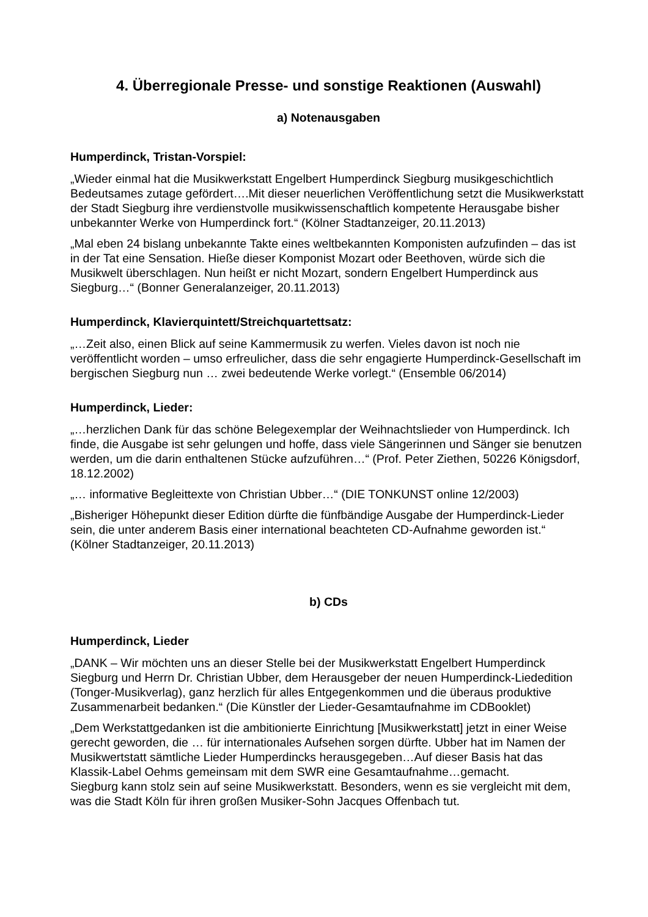4. Überregionale Presse- und sonstige Reaktionen (Auswahl)
a) Notenausgaben
Humperdinck, Tristan-Vorspiel:
„Wieder einmal hat die Musikwerkstatt Engelbert Humperdinck Siegburg musikgeschichtlich Bedeutsames zutage gefördert….Mit dieser neuerlichen Veröffentlichung setzt die Musikwerkstatt der Stadt Siegburg ihre verdienstvolle musikwissenschaftlich kompetente Herausgabe bisher unbekannter Werke von Humperdinck fort.“ (Kölner Stadtanzeiger, 20.11.2013)
„Mal eben 24 bislang unbekannte Takte eines weltbekannten Komponisten aufzufinden – das ist in der Tat eine Sensation. Hieße dieser Komponist Mozart oder Beethoven, würde sich die Musikwelt überschlagen. Nun heißt er nicht Mozart, sondern Engelbert Humperdinck aus Siegburg…“ (Bonner Generalanzeiger, 20.11.2013)
Humperdinck, Klavierquintett/Streichquartettsatz:
„…Zeit also, einen Blick auf seine Kammermusik zu werfen. Vieles davon ist noch nie veröffentlicht worden – umso erfreulicher, dass die sehr engagierte Humperdinck-Gesellschaft im bergischen Siegburg nun … zwei bedeutende Werke vorlegt.“ (Ensemble 06/2014)
Humperdinck, Lieder:
„…herzlichen Dank für das schöne Belegexemplar der Weihnachtslieder von Humperdinck. Ich finde, die Ausgabe ist sehr gelungen und hoffe, dass viele Sängerinnen und Sänger sie benutzen werden, um die darin enthaltenen Stücke aufzuführen…“ (Prof. Peter Ziethen, 50226 Königsdorf, 18.12.2002)
„… informative Begleittexte von Christian Ubber…“ (DIE TONKUNST online 12/2003)
„Bisheriger Höhepunkt dieser Edition dürfte die fünfbändige Ausgabe der Humperdinck-Lieder sein, die unter anderem Basis einer international beachteten CD-Aufnahme geworden ist.“ (Kölner Stadtanzeiger, 20.11.2013)
b) CDs
Humperdinck, Lieder
„DANK – Wir möchten uns an dieser Stelle bei der Musikwerkstatt Engelbert Humperdinck Siegburg und Herrn Dr. Christian Ubber, dem Herausgeber der neuen Humperdinck-Liededition (Tonger-Musikverlag), ganz herzlich für alles Entgegenkommen und die überaus produktive Zusammenarbeit bedanken.“ (Die Künstler der Lieder-Gesamtaufnahme im CDBooklet)
„Dem Werkstattgedanken ist die ambitionierte Einrichtung [Musikwerkstatt] jetzt in einer Weise gerecht geworden, die … für internationales Aufsehen sorgen dürfte. Ubber hat im Namen der Musikwertstatt sämtliche Lieder Humperdincks herausgegeben…Auf dieser Basis hat das Klassik-Label Oehms gemeinsam mit dem SWR eine Gesamtaufnahme…gemacht.
Siegburg kann stolz sein auf seine Musikwerkstatt. Besonders, wenn es sie vergleicht mit dem, was die Stadt Köln für ihren großen Musiker-Sohn Jacques Offenbach tut.